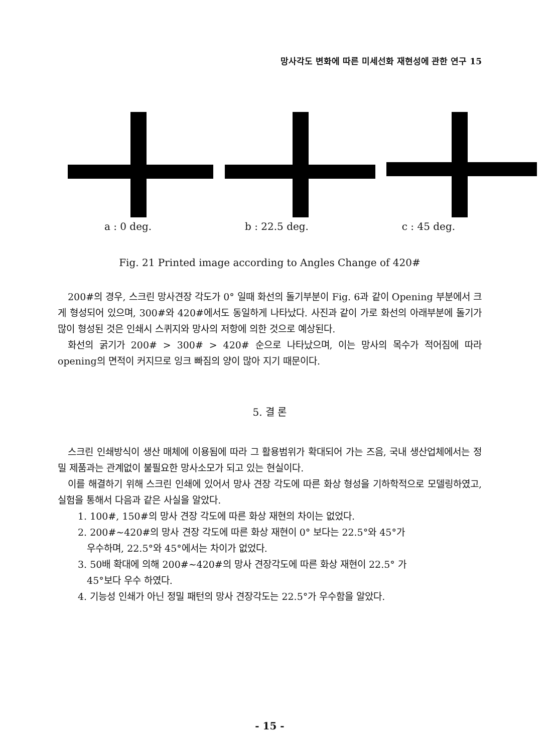망사각도 변화에 따른 미세선화 재현성에 관한 연구 15
a : 0 deg. b : 22.5 deg. c : 45 deg.
Fig. 21 Printed image according to Angles Change of 420#
200#의 경우, 스크린 망사견장 각도가 0° 일때 화선의 돌기부분이 Fig. 6과 같이 Opening 부분에서 크게 형성되어 있으며, 300#와 420#에서도 동일하게 나타났다. 사진과 같이 가로 화선의 아래부분에 돌기가 많이 형성된 것은 인쇄시 스퀴지와 망사의 저항에 의한 것으로 예상된다.
화선의 굵기가 200# > 300# > 420# 순으로 나타났으며, 이는 망사의 목수가 적어짐에 따라 opening의 면적이 커지므로 잉크 빠짐의 양이 많아 지기 때문이다.
5. 결 론
스크린 인쇄방식이 생산 매체에 이용됨에 따라 그 활용범위가 확대되어 가는 즈음, 국내 생산업체에서는 정밀 제품과는 관계없이 불필요한 망사소모가 되고 있는 현실이다.
이를 해결하기 위해 스크린 인쇄에 있어서 망사 견장 각도에 따른 화상 형성을 기하학적으로 모델링하였고, 실험을 통해서 다음과 같은 사실을 알았다.
1. 100#, 150#의 망사 견장 각도에 따른 화상 재현의 차이는 없었다.
2. 200#~420#의 망사 견장 각도에 따른 화상 재현이 0° 보다는 22.5°와 45°가
우수하며, 22.5°와 45°에서는 차이가 없었다.
3. 50배 확대에 의해 200#~420#의 망사 견장각도에 따른 화상 재현이 22.5° 가
45°보다 우수 하였다.
4. 기능성 인쇄가 아닌 정밀 패턴의 망사 견장각도는 22.5°가 우수함을 알았다.
- 15 -